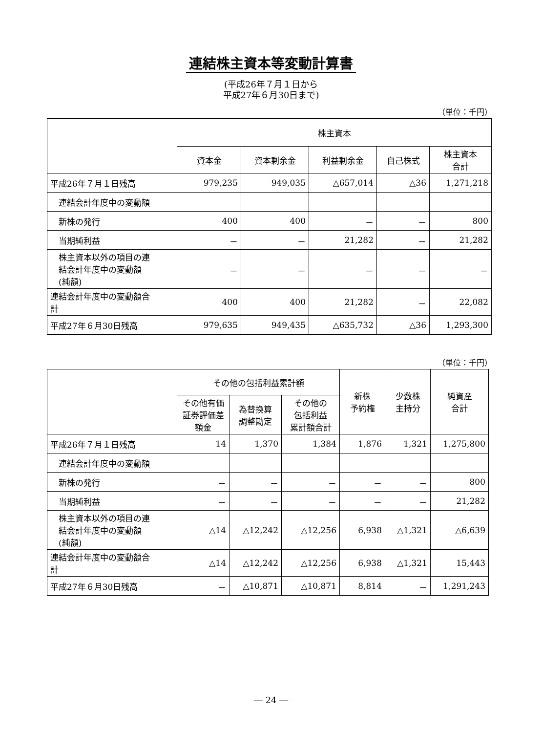連結株主資本等変動計算書
(平成26年７月１日から
平成27年６月30日まで)
（単位：千円）
| | 株主資本 | | | | |
| --- | --- | --- | --- | --- | --- |
| | 資本金 | 資本剰余金 | 利益剰余金 | 自己株式 | 株主資本 合計 |
| 平成26年７月１日残高 | 979,235 | 949,035 | △657,014 | △36 | 1,271,218 |
| 連結会計年度中の変動額 | | | | | |
| 新株の発行 | 400 | 400 | － | － | 800 |
| 当期純利益 | － | － | 21,282 | － | 21,282 |
| 株主資本以外の項目の連 結会計年度中の変動額 (純額) | － | － | － | － | － |
| 連結会計年度中の変動額合 計 | 400 | 400 | 21,282 | － | 22,082 |
| 平成27年６月30日残高 | 979,635 | 949,435 | △635,732 | △36 | 1,293,300 |
（単位：千円）
| | その他の包括利益累計額 | | | 新株 予約権 | 少数株 主持分 | 純資産 合計 |
| --- | --- | --- | --- | --- | --- | --- |
| | その他有価 証券評価差 額金 | 為替換算 調整勘定 | その他の 包括利益 累計額合計 | | | |
| 平成26年７月１日残高 | 14 | 1,370 | 1,384 | 1,876 | 1,321 | 1,275,800 |
| 連結会計年度中の変動額 | | | | | | |
| 新株の発行 | － | － | － | － | － | 800 |
| 当期純利益 | － | － | － | － | － | 21,282 |
| 株主資本以外の項目の連 結会計年度中の変動額 (純額) | △14 | △12,242 | △12,256 | 6,938 | △1,321 | △6,639 |
| 連結会計年度中の変動額合 計 | △14 | △12,242 | △12,256 | 6,938 | △1,321 | 15,443 |
| 平成27年６月30日残高 | － | △10,871 | △10,871 | 8,814 | － | 1,291,243 |
― 24 ―